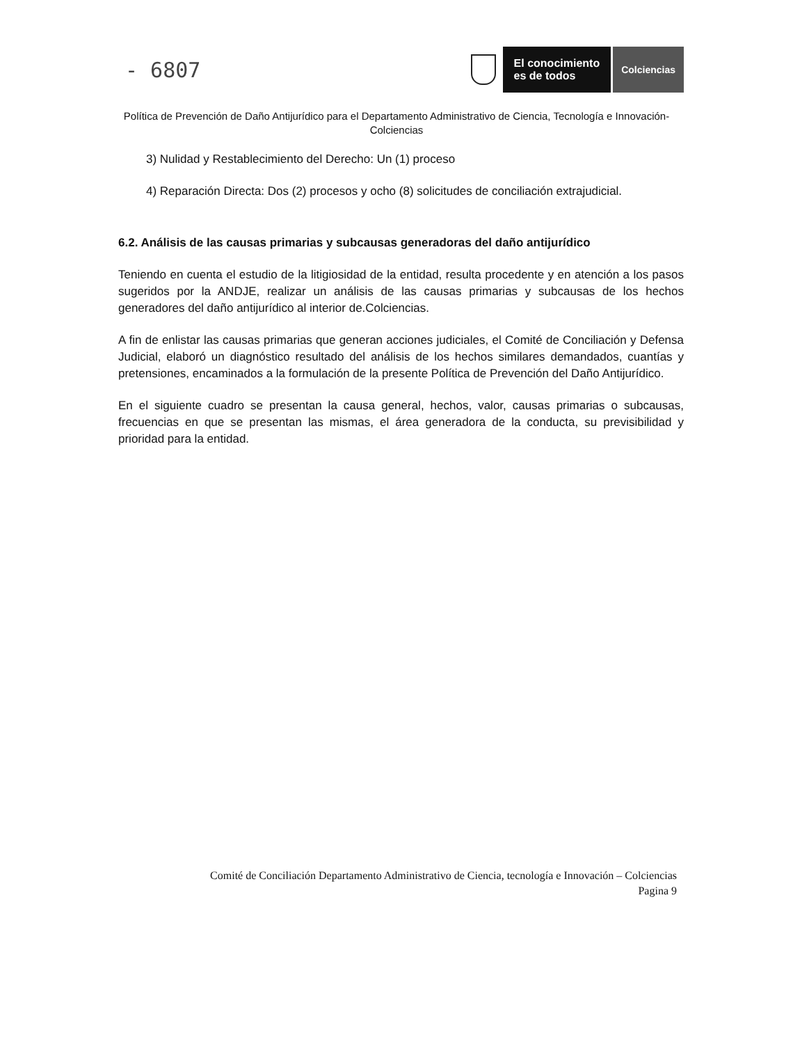- 6807
El conocimiento
es de todos
Colciencias
Política de Prevención de Daño Antijurídico para el Departamento Administrativo de Ciencia, Tecnología e Innovación- Colciencias
3) Nulidad y Restablecimiento del Derecho: Un (1) proceso
4) Reparación Directa: Dos (2) procesos y ocho (8) solicitudes de conciliación extrajudicial.
6.2. Análisis de las causas primarias y subcausas generadoras del daño antijurídico
Teniendo en cuenta el estudio de la litigiosidad de la entidad, resulta procedente y en atención a los pasos sugeridos por la ANDJE, realizar un análisis de las causas primarias y subcausas de los hechos generadores del daño antijurídico al interior de.Colciencias.
A fin de enlistar las causas primarias que generan acciones judiciales, el Comité de Conciliación y Defensa Judicial, elaboró un diagnóstico resultado del análisis de los hechos similares demandados, cuantías y pretensiones, encaminados a la formulación de la presente Política de Prevención del Daño Antijurídico.
En el siguiente cuadro se presentan la causa general, hechos, valor, causas primarias o subcausas, frecuencias en que se presentan las mismas, el área generadora de la conducta, su previsibilidad y prioridad para la entidad.
Comité de Conciliación Departamento Administrativo de Ciencia, tecnología e Innovación – Colciencias
Pagina 9